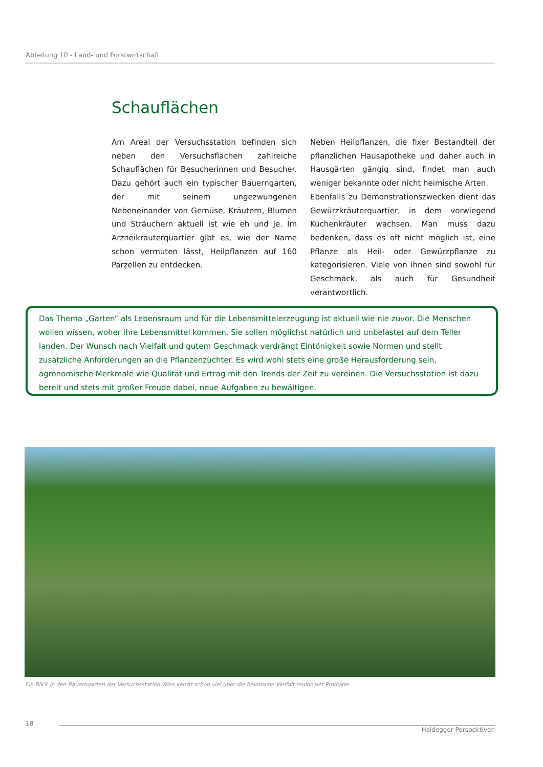Abteilung 10 - Land- und Forstwirtschaft
Schauflächen
Am Areal der Versuchsstation befinden sich neben den Versuchsflächen zahlreiche Schauflächen für Besucherinnen und Besucher. Dazu gehört auch ein typischer Bauerngarten, der mit seinem ungezwungenen Nebeneinander von Gemüse, Kräutern, Blumen und Sträuchern aktuell ist wie eh und je. Im Arzneikräuterquartier gibt es, wie der Name schon vermuten lässt, Heilpflanzen auf 160 Parzellen zu entdecken.
Neben Heilpflanzen, die fixer Bestandteil der pflanzlichen Hausapotheke und daher auch in Hausgärten gängig sind, findet man auch weniger bekannte oder nicht heimische Arten.
Ebenfalls zu Demonstrationszwecken dient das Gewürzkräuterquartier, in dem vorwiegend Küchenkräuter wachsen. Man muss dazu bedenken, dass es oft nicht möglich ist, eine Pflanze als Heil- oder Gewürzpflanze zu kategorisieren. Viele von ihnen sind sowohl für Geschmack, als auch für Gesundheit verantwortlich.
Das Thema „Garten“ als Lebensraum und für die Lebensmittelerzeugung ist aktuell wie nie zuvor. Die Menschen wollen wissen, woher ihre Lebensmittel kommen. Sie sollen möglichst natürlich und unbelastet auf dem Teller landen. Der Wunsch nach Vielfalt und gutem Geschmack verdrängt Eintönigkeit sowie Normen und stellt zusätzliche Anforderungen an die Pflanzenzüchter. Es wird wohl stets eine große Herausforderung sein, agronomische Merkmale wie Qualität und Ertrag mit den Trends der Zeit zu vereinen. Die Versuchsstation ist dazu bereit und stets mit großer Freude dabei, neue Aufgaben zu bewältigen.
Ein Blick in den Bauerngarten der Versuchsstation Wies verrät schon viel über die heimische Vielfalt regionaler Produkte.
18 Haidegger Perspektiven